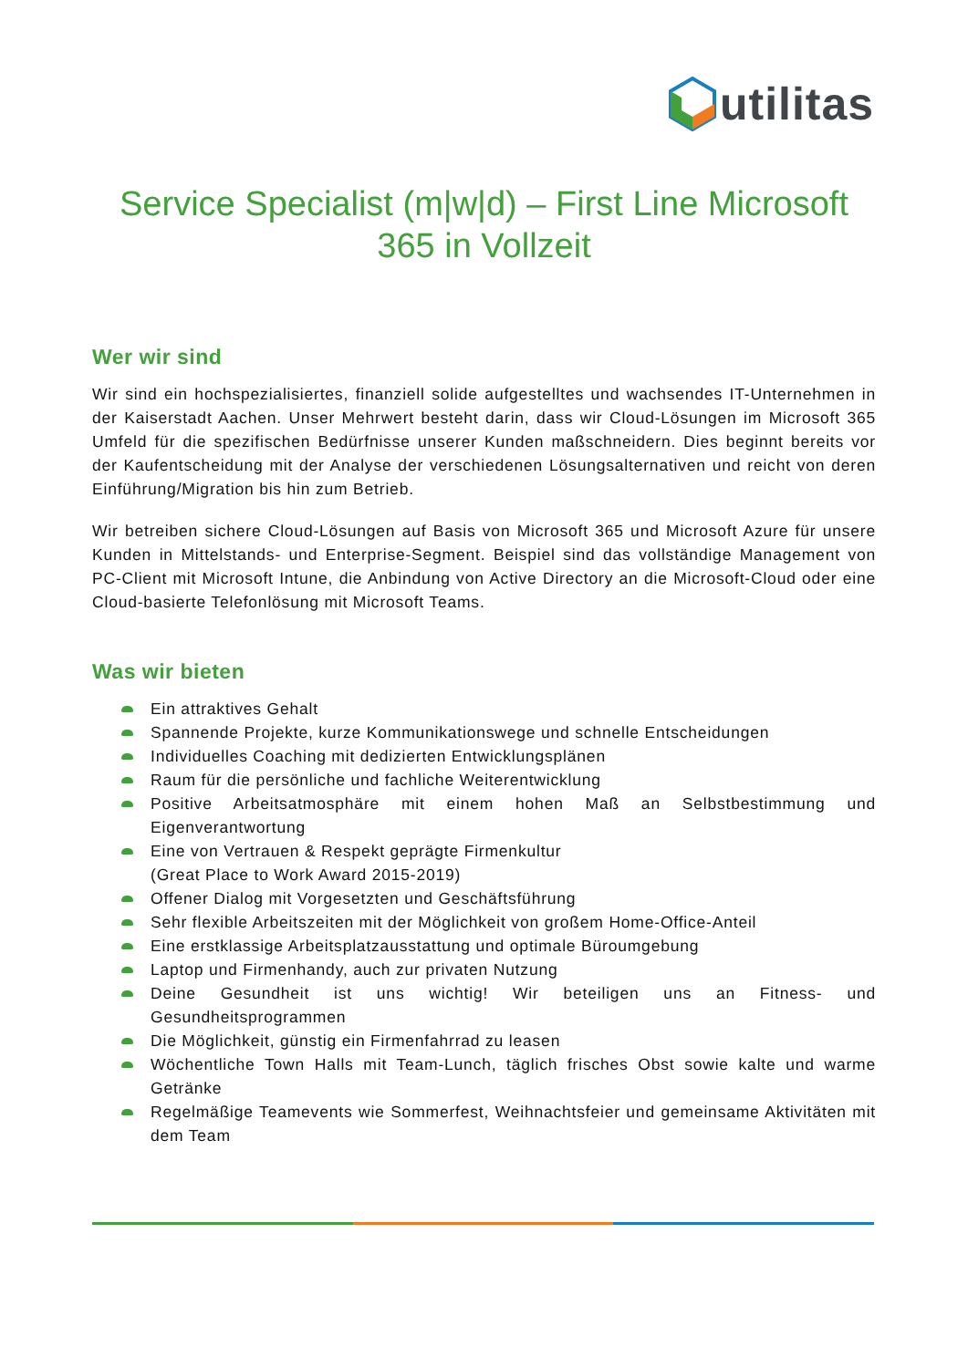utilitas
Service Specialist (m|w|d) – First Line Microsoft 365 in Vollzeit
Wer wir sind
Wir sind ein hochspezialisiertes, finanziell solide aufgestelltes und wachsendes IT-Unternehmen in der Kaiserstadt Aachen. Unser Mehrwert besteht darin, dass wir Cloud-Lösungen im Microsoft 365 Umfeld für die spezifischen Bedürfnisse unserer Kunden maßschneidern. Dies beginnt bereits vor der Kaufentscheidung mit der Analyse der verschiedenen Lösungsalternativen und reicht von deren Einführung/Migration bis hin zum Betrieb.
Wir betreiben sichere Cloud-Lösungen auf Basis von Microsoft 365 und Microsoft Azure für unsere Kunden in Mittelstands- und Enterprise-Segment. Beispiel sind das vollständige Management von PC-Client mit Microsoft Intune, die Anbindung von Active Directory an die Microsoft-Cloud oder eine Cloud-basierte Telefonlösung mit Microsoft Teams.
Was wir bieten
Ein attraktives Gehalt
Spannende Projekte, kurze Kommunikationswege und schnelle Entscheidungen
Individuelles Coaching mit dedizierten Entwicklungsplänen
Raum für die persönliche und fachliche Weiterentwicklung
Positive Arbeitsatmosphäre mit einem hohen Maß an Selbstbestimmung und Eigenverantwortung
Eine von Vertrauen & Respekt geprägte Firmenkultur
(Great Place to Work Award 2015-2019)
Offener Dialog mit Vorgesetzten und Geschäftsführung
Sehr flexible Arbeitszeiten mit der Möglichkeit von großem Home-Office-Anteil
Eine erstklassige Arbeitsplatzausstattung und optimale Büroumgebung
Laptop und Firmenhandy, auch zur privaten Nutzung
Deine Gesundheit ist uns wichtig! Wir beteiligen uns an Fitness- und Gesundheitsprogrammen
Die Möglichkeit, günstig ein Firmenfahrrad zu leasen
Wöchentliche Town Halls mit Team-Lunch, täglich frisches Obst sowie kalte und warme Getränke
Regelmäßige Teamevents wie Sommerfest, Weihnachtsfeier und gemeinsame Aktivitäten mit dem Team